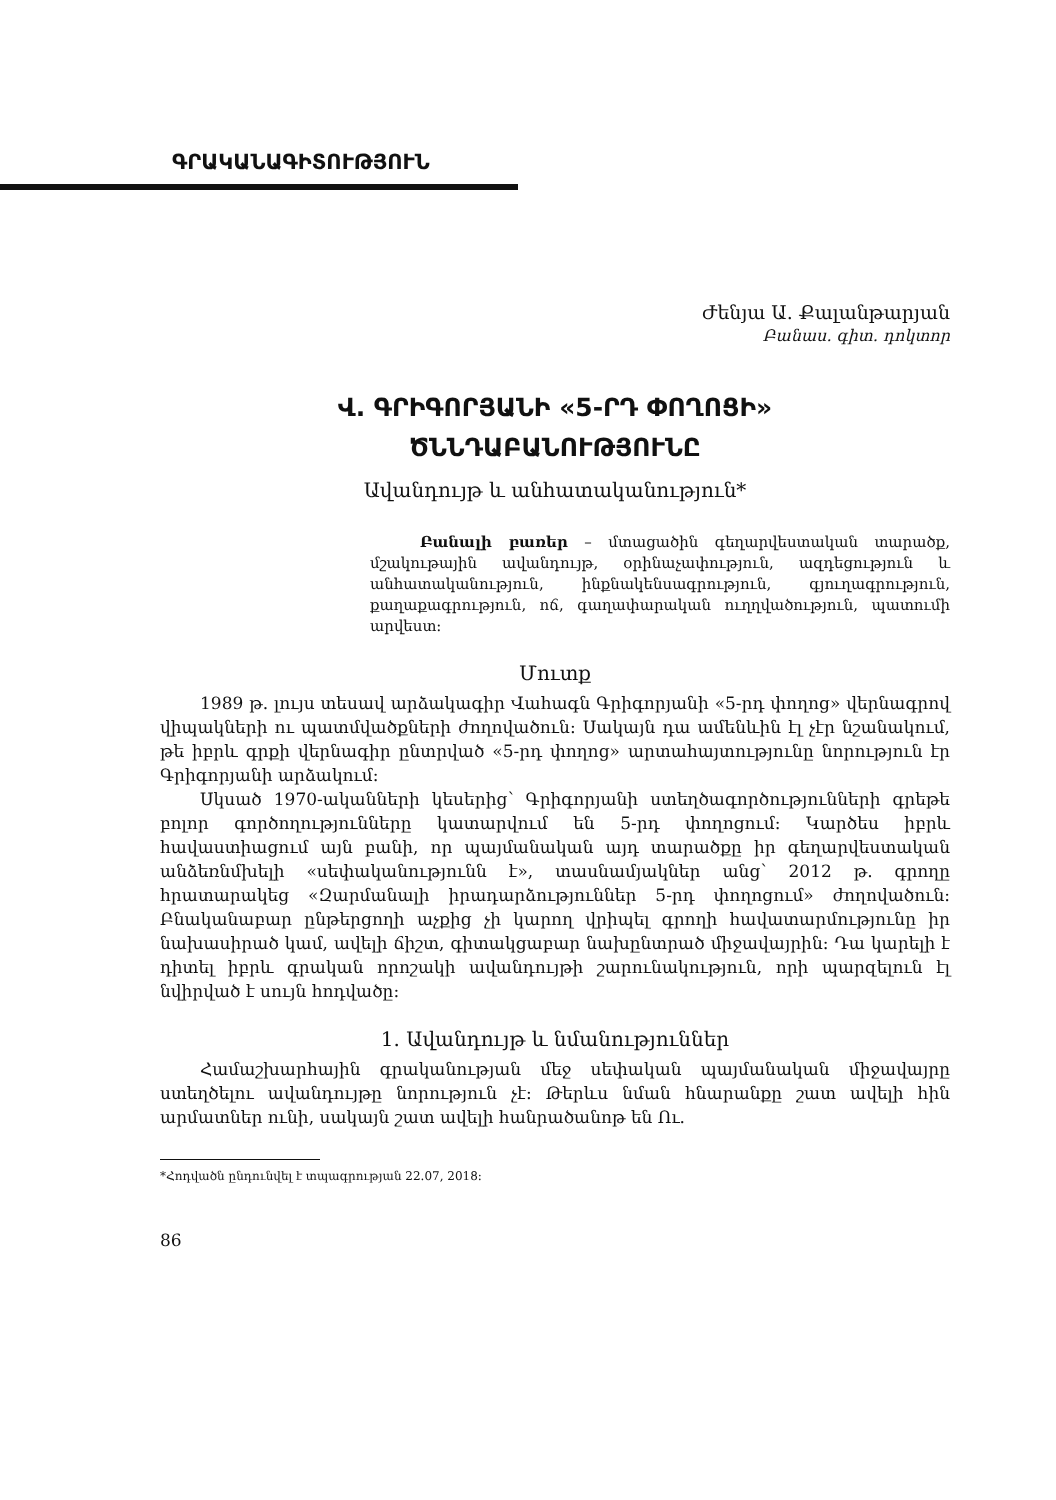ԳՐԱԿԱՆԱԳԻՏՈՒԹՅՈՒՆ
Ժենյա Ա. Քալանթարյան
Բանաս. գիտ. դոկտոր
Վ. ԳՐԻԳՈՐՅԱՆԻ «5-ՐԴ ՓՈՂՈՑԻ»
ԾՆՆԴԱԲԱՆՈՒԹՅՈՒՆԸ
Ավանդույթ և անհատականություն*
Բանալի բառեր – մտացածին գեղարվեստական տարածք, մշակութային ավանդույթ, օրինաչափություն, ազդեցություն և անհատականություն, ինքնակենսագրություն, գյուղագրություն, քաղաքագրություն, ոճ, գաղափարական ուղղվածություն, պատումի արվեստ:
Մուտք
1989 թ. լույս տեսավ արձակագիր Վահագն Գրիգորյանի «5-րդ փողոց» վերնագրով վիպակների ու պատմվածքների ժողովածուն: Սակայն դա ամենևին էլ չէր նշանակում, թե իբրև գրքի վերնագիր ընտրված «5-րդ փողոց» արտահայտությունը նորություն էր Գրիգորյանի արձակում:
Սկսած 1970-ականների կեսերից՝ Գրիգորյանի ստեղծագործությունների գրեթե բոլոր գործողությունները կատարվում են 5-րդ փողոցում: Կարծես իբրև հավաստիացում այն բանի, որ պայմանական այդ տարածքը իր գեղարվեստական անձեռնմխելի «սեփականությունն է», տասնամյակներ անց՝ 2012 թ. գրողը հրատարակեց «Զարմանալի իրադարձություններ 5-րդ փողոցում» ժողովածուն: Բնականաբար ընթերցողի աչքից չի կարող վրիպել գրողի հավատարմությունը իր նախասիրած կամ, ավելի ճիշտ, գիտակցաբար նախընտրած միջավայրին: Դա կարելի է դիտել իբրև գրական որոշակի ավանդույթի շարունակություն, որի պարզելուն էլ նվիրված է սույն հոդվածը:
1. Ավանդույթ և նմանություններ
Համաշխարհային գրականության մեջ սեփական պայմանական միջավայրը ստեղծելու ավանդույթը նորություն չէ: Թերևս նման հնարանքը շատ ավելի հին արմատներ ունի, սակայն շատ ավելի հանրածանոթ են Ու.
*Հոդվածն ընդունվել է տպագրության 22.07, 2018:
86